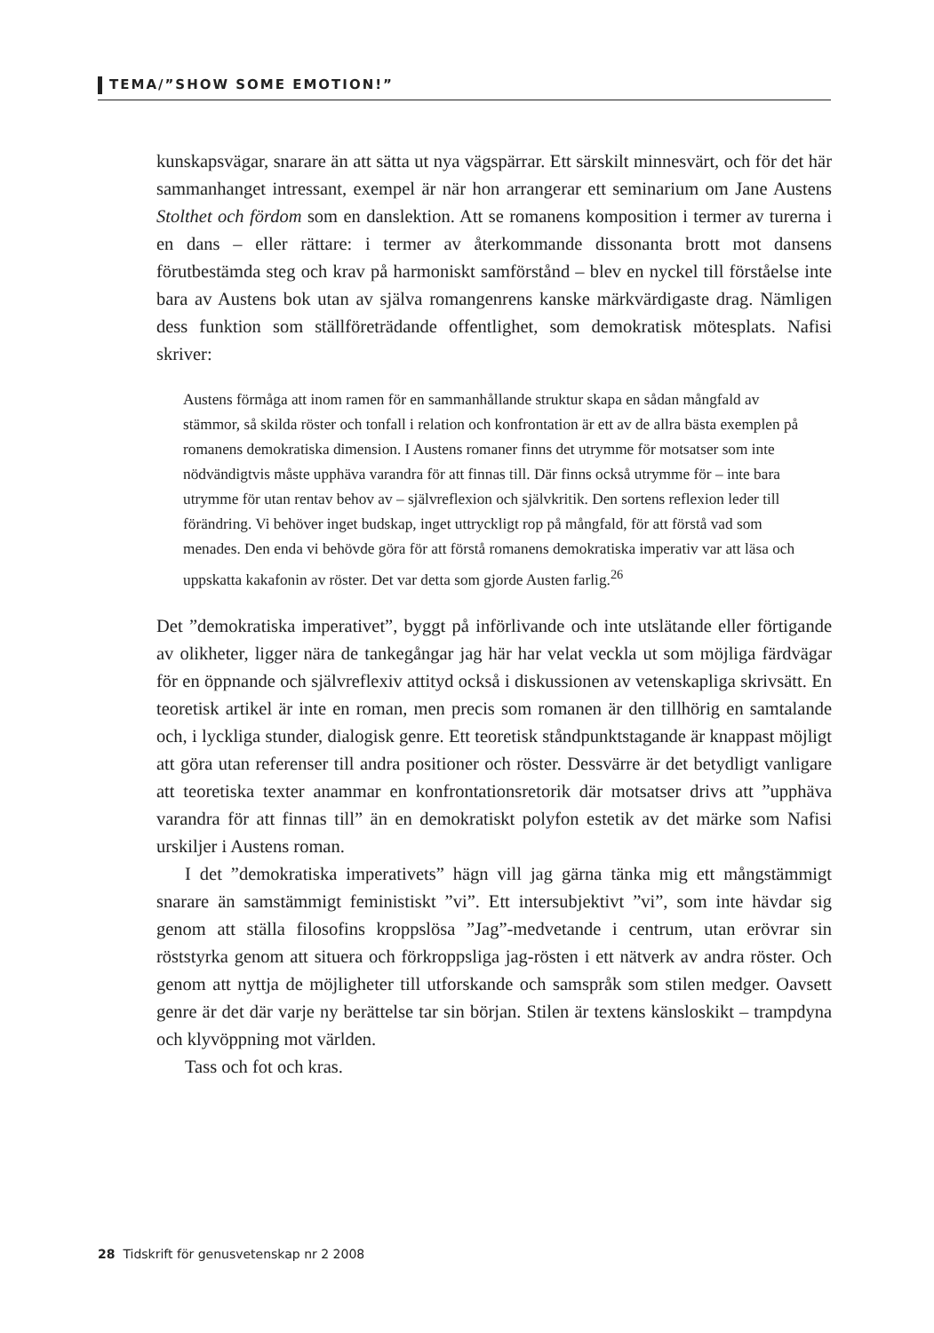TEMA/”SHOW SOME EMOTION!”
kunskapsvägar, snarare än att sätta ut nya vägspärrar. Ett särskilt minnesvärt, och för det här sammanhanget intressant, exempel är när hon arrangerar ett seminarium om Jane Austens Stolthet och fördom som en danslektion. Att se romanens komposition i termer av turerna i en dans – eller rättare: i termer av återkommande dissonanta brott mot dansens förutbestämda steg och krav på harmoniskt samförstånd – blev en nyckel till förståelse inte bara av Austens bok utan av själva romangenrens kanske märkvärdigaste drag. Nämligen dess funktion som ställföreträdande offentlighet, som demokratisk mötesplats. Nafisi skriver:
Austens förmåga att inom ramen för en sammanhållande struktur skapa en sådan mångfald av stämmor, så skilda röster och tonfall i relation och konfrontation är ett av de allra bästa exemplen på romanens demokratiska dimension. I Austens romaner finns det utrymme för motsatser som inte nödvändigtvis måste upphäva varandra för att finnas till. Där finns också utrymme för – inte bara utrymme för utan rentav behov av – självreflexion och självkritik. Den sortens reflexion leder till förändring. Vi behöver inget budskap, inget uttryckligt rop på mångfald, för att förstå vad som menades. Den enda vi behövde göra för att förstå romanens demokratiska imperativ var att läsa och uppskatta kakafonin av röster. Det var detta som gjorde Austen farlig.<sup>26</sup>
Det ”demokratiska imperativet”, byggt på införlivande och inte utslätande eller förtigande av olikheter, ligger nära de tankegångar jag här har velat veckla ut som möjliga färdvägar för en öppnande och självreflexiv attityd också i diskussionen av vetenskapliga skrivsätt. En teoretisk artikel är inte en roman, men precis som romanen är den tillhörig en samtalande och, i lyckliga stunder, dialogisk genre. Ett teoretisk ståndpunktstagande är knappast möjligt att göra utan referenser till andra positioner och röster. Dessvärre är det betydligt vanligare att teoretiska texter anammar en konfrontationsretorik där motsatser drivs att ”upphäva varandra för att finnas till” än en demokratiskt polyfon estetik av det märke som Nafisi urskiljer i Austens roman.
I det ”demokratiska imperativets” hägn vill jag gärna tänka mig ett mångstämmigt snarare än samstämmigt feministiskt ”vi”. Ett intersubjektivt ”vi”, som inte hävdar sig genom att ställa filosofins kroppslösa ”Jag”-medvetande i centrum, utan erövrar sin röststyrka genom att situera och förkroppsliga jag-rösten i ett nätverk av andra röster. Och genom att nyttja de möjligheter till utforskande och samspråk som stilen medger. Oavsett genre är det där varje ny berättelse tar sin början. Stilen är textens känsloskikt – trampdyna och klyvöppning mot världen.
Tass och fot och kras.
28 Tidskrift för genusvetenskap nr 2 2008